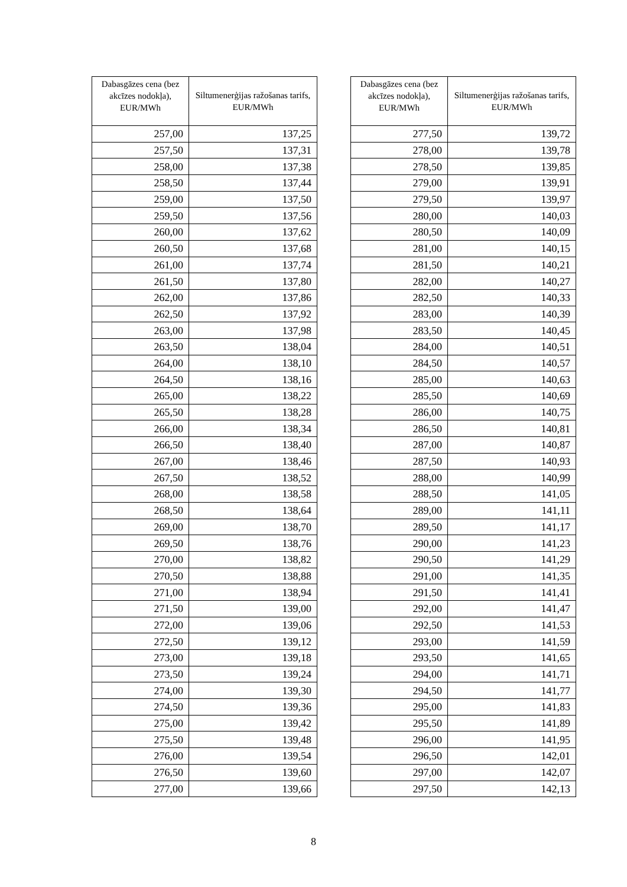| Dabasgāzes cena (bez akcīzes nodokļa), EUR/MWh | Siltumenerģijas ražošanas tarifs, EUR/MWh |
| --- | --- |
| 257,00 | 137,25 |
| 257,50 | 137,31 |
| 258,00 | 137,38 |
| 258,50 | 137,44 |
| 259,00 | 137,50 |
| 259,50 | 137,56 |
| 260,00 | 137,62 |
| 260,50 | 137,68 |
| 261,00 | 137,74 |
| 261,50 | 137,80 |
| 262,00 | 137,86 |
| 262,50 | 137,92 |
| 263,00 | 137,98 |
| 263,50 | 138,04 |
| 264,00 | 138,10 |
| 264,50 | 138,16 |
| 265,00 | 138,22 |
| 265,50 | 138,28 |
| 266,00 | 138,34 |
| 266,50 | 138,40 |
| 267,00 | 138,46 |
| 267,50 | 138,52 |
| 268,00 | 138,58 |
| 268,50 | 138,64 |
| 269,00 | 138,70 |
| 269,50 | 138,76 |
| 270,00 | 138,82 |
| 270,50 | 138,88 |
| 271,00 | 138,94 |
| 271,50 | 139,00 |
| 272,00 | 139,06 |
| 272,50 | 139,12 |
| 273,00 | 139,18 |
| 273,50 | 139,24 |
| 274,00 | 139,30 |
| 274,50 | 139,36 |
| 275,00 | 139,42 |
| 275,50 | 139,48 |
| 276,00 | 139,54 |
| 276,50 | 139,60 |
| 277,00 | 139,66 |
| Dabasgāzes cena (bez akcīzes nodokļa), EUR/MWh | Siltumenerģijas ražošanas tarifs, EUR/MWh |
| --- | --- |
| 277,50 | 139,72 |
| 278,00 | 139,78 |
| 278,50 | 139,85 |
| 279,00 | 139,91 |
| 279,50 | 139,97 |
| 280,00 | 140,03 |
| 280,50 | 140,09 |
| 281,00 | 140,15 |
| 281,50 | 140,21 |
| 282,00 | 140,27 |
| 282,50 | 140,33 |
| 283,00 | 140,39 |
| 283,50 | 140,45 |
| 284,00 | 140,51 |
| 284,50 | 140,57 |
| 285,00 | 140,63 |
| 285,50 | 140,69 |
| 286,00 | 140,75 |
| 286,50 | 140,81 |
| 287,00 | 140,87 |
| 287,50 | 140,93 |
| 288,00 | 140,99 |
| 288,50 | 141,05 |
| 289,00 | 141,11 |
| 289,50 | 141,17 |
| 290,00 | 141,23 |
| 290,50 | 141,29 |
| 291,00 | 141,35 |
| 291,50 | 141,41 |
| 292,00 | 141,47 |
| 292,50 | 141,53 |
| 293,00 | 141,59 |
| 293,50 | 141,65 |
| 294,00 | 141,71 |
| 294,50 | 141,77 |
| 295,00 | 141,83 |
| 295,50 | 141,89 |
| 296,00 | 141,95 |
| 296,50 | 142,01 |
| 297,00 | 142,07 |
| 297,50 | 142,13 |
8